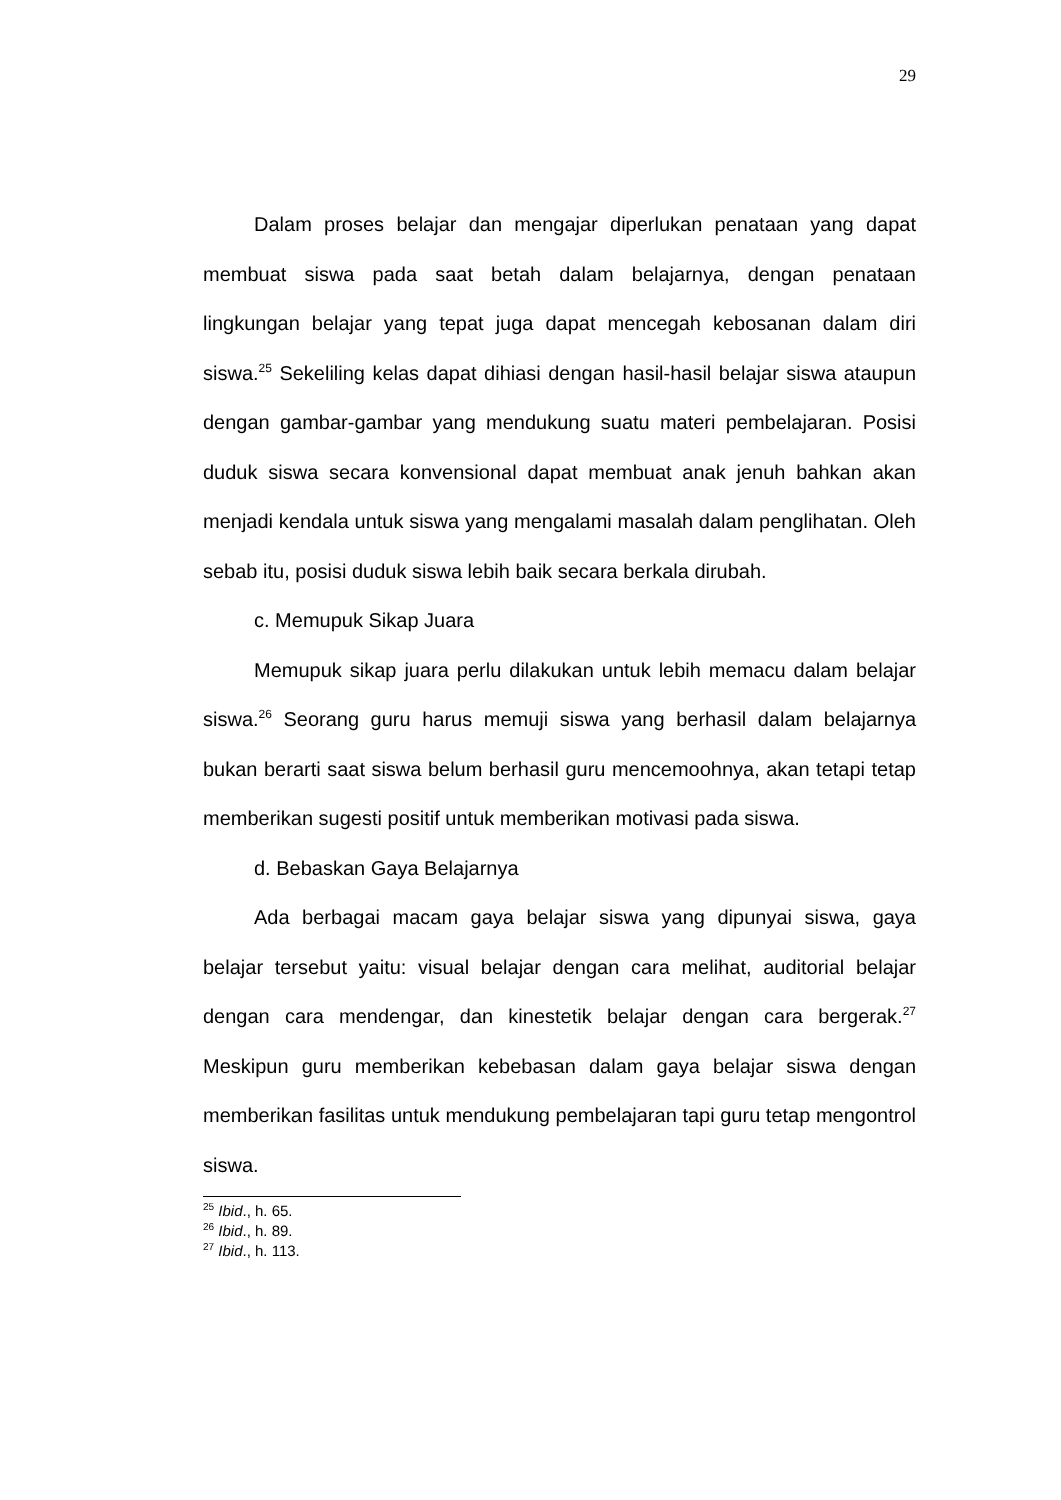29
Dalam proses belajar dan mengajar diperlukan penataan yang dapat membuat siswa pada saat betah dalam belajarnya, dengan penataan lingkungan belajar yang tepat juga dapat mencegah kebosanan dalam diri siswa.<sup>25</sup> Sekeliling kelas dapat dihiasi dengan hasil-hasil belajar siswa ataupun dengan gambar-gambar yang mendukung suatu materi pembelajaran. Posisi duduk siswa secara konvensional dapat membuat anak jenuh bahkan akan menjadi kendala untuk siswa yang mengalami masalah dalam penglihatan. Oleh sebab itu, posisi duduk siswa lebih baik secara berkala dirubah.
c. Memupuk Sikap Juara
Memupuk sikap juara perlu dilakukan untuk lebih memacu dalam belajar siswa.<sup>26</sup> Seorang guru harus memuji siswa yang berhasil dalam belajarnya bukan berarti saat siswa belum berhasil guru mencemoohnya, akan tetapi tetap memberikan sugesti positif untuk memberikan motivasi pada siswa.
d. Bebaskan Gaya Belajarnya
Ada berbagai macam gaya belajar siswa yang dipunyai siswa, gaya belajar tersebut yaitu: visual belajar dengan cara melihat, auditorial belajar dengan cara mendengar, dan kinestetik belajar dengan cara bergerak.<sup>27</sup> Meskipun guru memberikan kebebasan dalam gaya belajar siswa dengan memberikan fasilitas untuk mendukung pembelajaran tapi guru tetap mengontrol siswa.
<sup>25</sup> Ibid., h. 65.
<sup>26</sup> Ibid., h. 89.
<sup>27</sup> Ibid., h. 113.